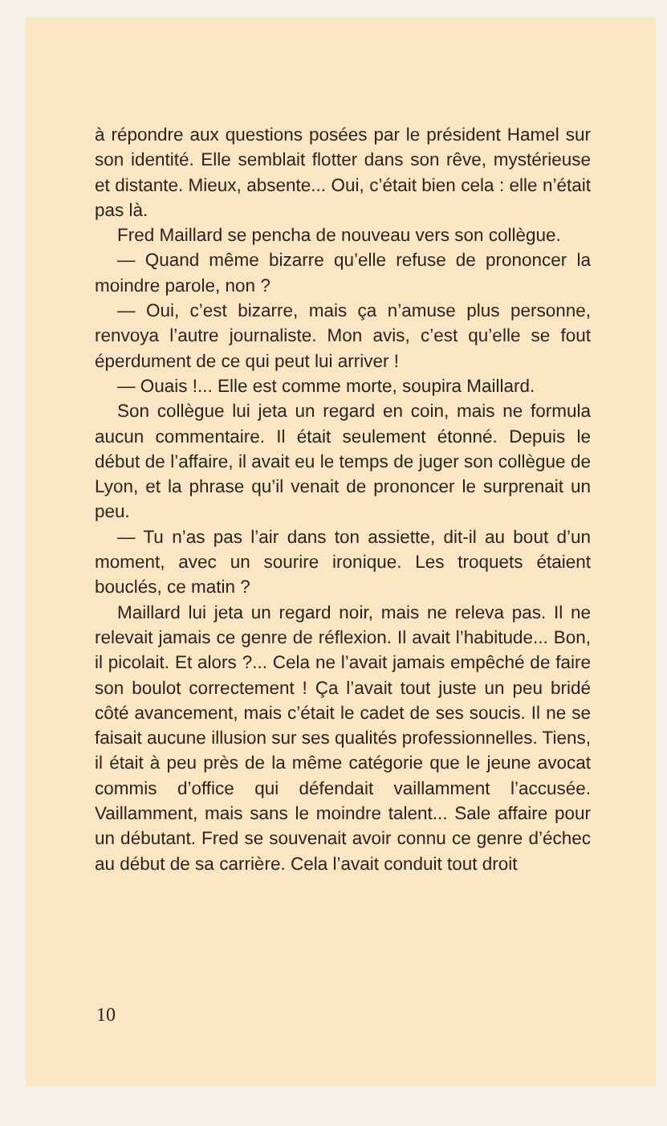à répondre aux questions posées par le président Hamel sur son identité. Elle semblait flotter dans son rêve, mystérieuse et distante. Mieux, absente... Oui, c’était bien cela : elle n’était pas là.
Fred Maillard se pencha de nouveau vers son collègue.
— Quand même bizarre qu’elle refuse de prononcer la moindre parole, non ?
— Oui, c’est bizarre, mais ça n’amuse plus personne, renvoya l’autre journaliste. Mon avis, c’est qu’elle se fout éperdument de ce qui peut lui arriver !
— Ouais !... Elle est comme morte, soupira Maillard.
Son collègue lui jeta un regard en coin, mais ne formula aucun commentaire. Il était seulement étonné. Depuis le début de l’affaire, il avait eu le temps de juger son collègue de Lyon, et la phrase qu’il venait de prononcer le surprenait un peu.
— Tu n’as pas l’air dans ton assiette, dit-il au bout d’un moment, avec un sourire ironique. Les troquets étaient bouclés, ce matin ?
Maillard lui jeta un regard noir, mais ne releva pas. Il ne relevait jamais ce genre de réflexion. Il avait l’habitude... Bon, il picolait. Et alors ?... Cela ne l’avait jamais empêché de faire son boulot correctement ! Ça l’avait tout juste un peu bridé côté avancement, mais c’était le cadet de ses soucis. Il ne se faisait aucune illusion sur ses qualités professionnelles. Tiens, il était à peu près de la même catégorie que le jeune avocat commis d’office qui défendait vaillamment l’accusée. Vaillamment, mais sans le moindre talent... Sale affaire pour un débutant. Fred se souvenait avoir connu ce genre d’échec au début de sa carrière. Cela l’avait conduit tout droit
10